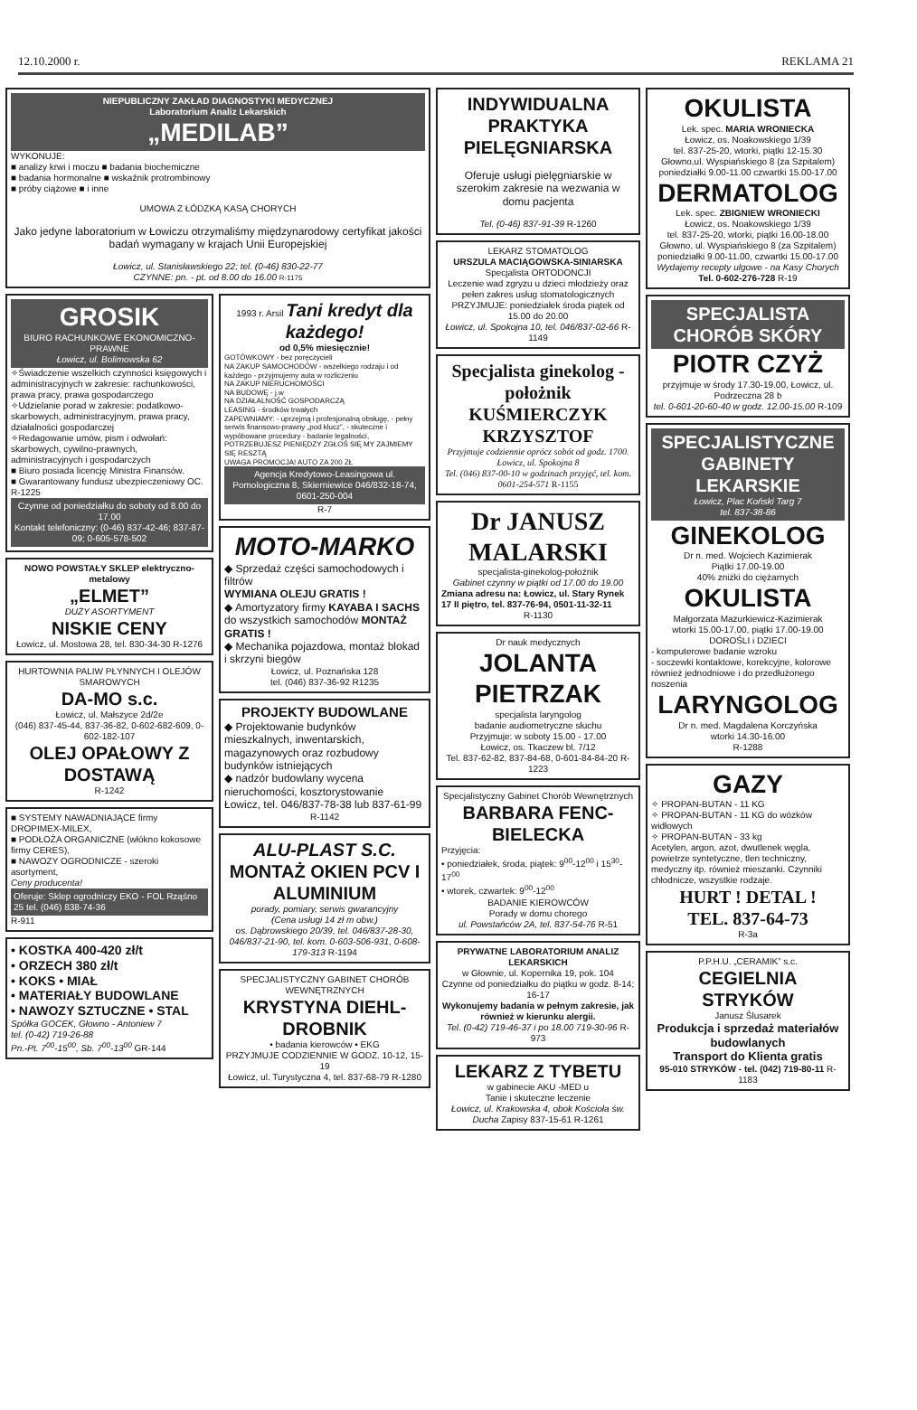12.10.2000 r. REKLAMA 21
NIEPUBLICZNY ZAKŁAD DIAGNOSTYKI MEDYCZNEJ
Laboratorium Analiz Lekarskich
„MEDILAB”
WYKONUJE:
■ analizy krwi i moczu ■ badania biochemiczne
■ badania hormonalne ■ wskaźnik protrombinowy
■ próby ciążowe ■ i inne
UMOWA Z ŁÓDZKĄ KASĄ CHORYCH
Jako jedyne laboratorium w Łowiczu otrzymaliśmy międzynarodowy certyfikat jakości badań wymagany w krajach Unii Europejskiej
Łowicz, ul. Stanisławskiego 22; tel. (0-46) 830-22-77
CZYNNE: pn. - pt. od 8.00 do 16.00 R-1175
GROSIK
BIURO RACHUNKOWE EKONOMICZNO-PRAWNE
Łowicz, ul. Bolimowska 62
✧Świadczenie wszelkich czynności księgowych i administracyjnych w zakresie: rachunkowości, prawa pracy, prawa gospodarczego
✧Udzielanie porad w zakresie: podatkowo-skarbowych, administracyjnym, prawa pracy, działalności gospodarczej
✧Redagowanie umów, pism i odwołań: skarbowych, cywilno-prawnych, administracyjnych i gospodarczych
■ Biuro posiada licencję Ministra Finansów.
■ Gwarantowany fundusz ubezpieczeniowy OC. R-1225
Czynne od poniedziałku do soboty od 8.00 do 17.00
Kontakt telefoniczny: (0-46) 837-42-46; 837-87-09; 0-605-578-502
NOWO POWSTAŁY SKLEP elektryczno-metalowy
„ELMET”
DUŻY ASORTYMENT
NISKIE CENY
Łowicz, ul. Mostowa 28, tel. 830-34-30 R-1276
HURTOWNIA PALIW PŁYNNYCH I OLEJÓW SMAROWYCH
DA-MO s.c.
Łowicz, ul. Małszyce 2d/2e
(046) 837-45-44, 837-36-82, 0-602-682-609, 0-602-182-107
OLEJ OPAŁOWY Z DOSTAWĄ
R-1242
■ SYSTEMY NAWADNIAJĄCE firmy DROPIMEX-MILEX,
■ PODŁOŻA ORGANICZNE (włókno kokosowe firmy CERES),
■ NAWOZY OGRODNICZE - szeroki asortyment,
Ceny producenta!
Oferuje: Sklep ogrodniczy EKO - FOL Rząśno 25 tel. (046) 838-74-36
R-911
• KOSTKA 400-420 zł/t
• ORZECH 380 zł/t
• KOKS • MIAŁ
• MATERIAŁY BUDOWLANE
• NAWOZY SZTUCZNE • STAL
Spółka GOCEK, Głowno - Antoniew 7
tel. (0-42) 719-26-88
Pn.-Pt. 7<sup>00</sup>-15<sup>00</sup>, Sb. 7<sup>00</sup>-13<sup>00</sup> GR-144
1993 r. Arsil Tani kredyt dla każdego!
od 0,5% miesięcznie!
GOTÓWKOWY - bez poręczycieli
NA ZAKUP SAMOCHODÓW - wszelkiego rodzaju i od każdego - przyjmujemy auta w rozliczeniu
NA ZAKUP NIERUCHOMOŚCI
NA BUDOWĘ - j.w
NA DZIAŁALNOŚĆ GOSPODARCZĄ
LEASING - środków trwałych
ZAPEWNIAMY: - uprzejmą i profesjonalną obsługę, - pełny serwis finansowo-prawny „pod klucz”, - skuteczne i wypóbowane procedury - badanie legalności,
POTRZEBUJESZ PIENIĘDZY ZGŁOŚ SIĘ MY ZAJMIEMY SIĘ RESZTĄ
UWAGA PROMOCJA! AUTO ZA 200 ZŁ
Agencja Kredytowo-Leasingowa ul. Pomologiczna 8, Skierniewice 046/832-18-74, 0601-250-004
R-7
MOTO-MARKO
◆ Sprzedaż części samochodowych i filtrów
WYMIANA OLEJU GRATIS !
◆ Amortyzatory firmy KAYABA I SACHS do wszystkich samochodów MONTAŻ GRATIS !
◆ Mechanika pojazdowa, montaż blokad i skrzyni biegów
Łowicz, ul. Poznańska 128
tel. (046) 837-36-92 R1235
PROJEKTY BUDOWLANE
◆ Projektowanie budynków mieszkalnych, inwentarskich, magazynowych oraz rozbudowy budynków istniejących
◆ nadzór budowlany wycena nieruchomości, kosztorystowanie
Łowicz, tel. 046/837-78-38 lub 837-61-99
R-1142
ALU-PLAST S.C.
MONTAŻ OKIEN PCV I ALUMINIUM
porady, pomiary, serwis gwarancyjny
(Cena usługi 14 zł m obw.)
os. Dąbrowskiego 20/39, tel. 046/837-28-30, 046/837-21-90, tel. kom. 0-603-506-931, 0-608-179-313 R-1194
SPECJALISTYCZNY GABINET CHORÓB WEWNĘTRZNYCH
KRYSTYNA DIEHL-DROBNIK
• badania kierowców • EKG
PRZYJMUJE CODZIENNIE W GODZ. 10-12, 15-19
Łowicz, ul. Turystyczna 4, tel. 837-68-79 R-1280
INDYWIDUALNA PRAKTYKA PIELĘGNIARSKA
Oferuje usługi pielęgniarskie w szerokim zakresie na wezwania w domu pacjenta
Tel. (0-46) 837-91-39 R-1260
LEKARZ STOMATOLOG
URSZULA MACIĄGOWSKA-SINIARSKA
Specjalista ORTODONCJI
Leczenie wad zgryzu u dzieci młodzieży oraz pełen zakres usług stomatologicznych
PRZYJMUJE: poniedziałek środa piątek od 15.00 do 20.00
Łowicz, ul. Spokojna 10, tel. 046/837-02-66 R-1149
Specjalista ginekolog - położnik KUŚMIERCZYK KRZYSZTOF
Przyjmuje codziennie oprócz sobót od godz. 1700. Łowicz, ul. Spokojna 8
Tel. (046) 837-00-10 w godzinach przyjęć, tel. kom. 0601-254-571 R-1155
Dr JANUSZ MALARSKI
specjalista-ginekolog-położnik
Gabinet czynny w piątki od 17.00 do 19.00
Zmiana adresu na: Łowicz, ul. Stary Rynek 17 II piętro, tel. 837-76-94, 0501-11-32-11
R-1130
Dr nauk medycznych
JOLANTA PIETRZAK
specjalista laryngolog
badanie audiometryczne słuchu
Przyjmuje: w soboty 15.00 - 17.00
Łowicz, os. Tkaczew bl. 7/12
Tel. 837-62-82, 837-84-68, 0-601-84-84-20 R-1223
Specjalistyczny Gabinet Chorób Wewnętrznych
BARBARA FENC-BIELECKA
Przyjęcia:
• poniedziałek, środa, piątek: 9<sup>00</sup>-12<sup>00</sup> i 15<sup>30</sup>-17<sup>00</sup>
• wtorek, czwartek: 9<sup>00</sup>-12<sup>00</sup>
BADANIE KIEROWCÓW
Porady w domu chorego
ul. Powstańców 2A, tel. 837-54-76 R-51
PRYWATNE LABORATORIUM ANALIZ LEKARSKICH
w Głownie, ul. Kopernika 19, pok. 104
Czynne od poniedziałku do piątku w godz. 8-14; 16-17
Wykonujemy badania w pełnym zakresie, jak również w kierunku alergii.
Tel. (0-42) 719-46-37 i po 18.00 719-30-96 R-973
LEKARZ Z TYBETU
w gabinecie AKU -MED u
Tanie i skuteczne leczenie
Łowicz, ul. Krakowska 4, obok Kościoła św. Ducha Zapisy 837-15-61 R-1261
OKULISTA
Lek. spec. MARIA WRONIECKA
Łowicz, os. Noakowskiego 1/39
tel. 837-25-20, wtorki, piątki 12-15.30
Głowno,ul. Wyspiańskiego 8 (za Szpitalem)
poniedziałki 9.00-11.00 czwartki 15.00-17.00
DERMATOLOG
Lek. spec. ZBIGNIEW WRONIECKI
Łowicz, os. Noakowskiego 1/39
tel. 837-25-20, wtorki, piątki 16.00-18.00
Głowno, ul. Wyspiańskiego 8 (za Szpitalem)
poniedziałki 9.00-11.00, czwartki 15.00-17.00
Wydajemy recepty ulgowe - na Kasy Chorych
Tel. 0-602-276-728 R-19
SPECJALISTA CHORÓB SKÓRY
PIOTR CZYŻ
przyjmuje w środy 17.30-19.00, Łowicz, ul. Podrzeczna 28 b
tel. 0-601-20-60-40 w godz. 12.00-15.00 R-109
SPECJALISTYCZNE GABINETY LEKARSKIE
Łowicz, Plac Koński Targ 7
tel. 837-38-86
GINEKOLOG
Dr n. med. Wojciech Kazimierak
Piątki 17.00-19.00
40% zniżki do ciężarnych
OKULISTA
Małgorzata Mazurkiewicz-Kazimierak
wtorki 15.00-17.00, piątki 17.00-19.00
DOROŚLI i DZIECI
- komputerowe badanie wzroku
- soczewki kontaktowe, korekcyjne, kolorowe również jednodniowe i do przedłużonego noszenia
LARYNGOLOG
Dr n. med. Magdalena Korczyńska
wtorki 14.30-16.00
R-1288
GAZY
✧ PROPAN-BUTAN - 11 KG
✧ PROPAN-BUTAN - 11 KG do wózków widłowych
✧ PROPAN-BUTAN - 33 kg
Acetylen, argon, azot, dwutlenek węgla, powietrze syntetyczne, tlen techniczny, medyczny itp. również mieszanki. Czynniki chłodnicze, wszystkie rodzaje.
HURT ! DETAL !
TEL. 837-64-73
R-3a
P.P.H.U. „CERAMIK” s.c.
CEGIELNIA STRYKÓW
Janusz Ślusarek
Produkcja i sprzedaż materiałów budowlanych
Transport do Klienta gratis
95-010 STRYKÓW - tel. (042) 719-80-11 R-1183